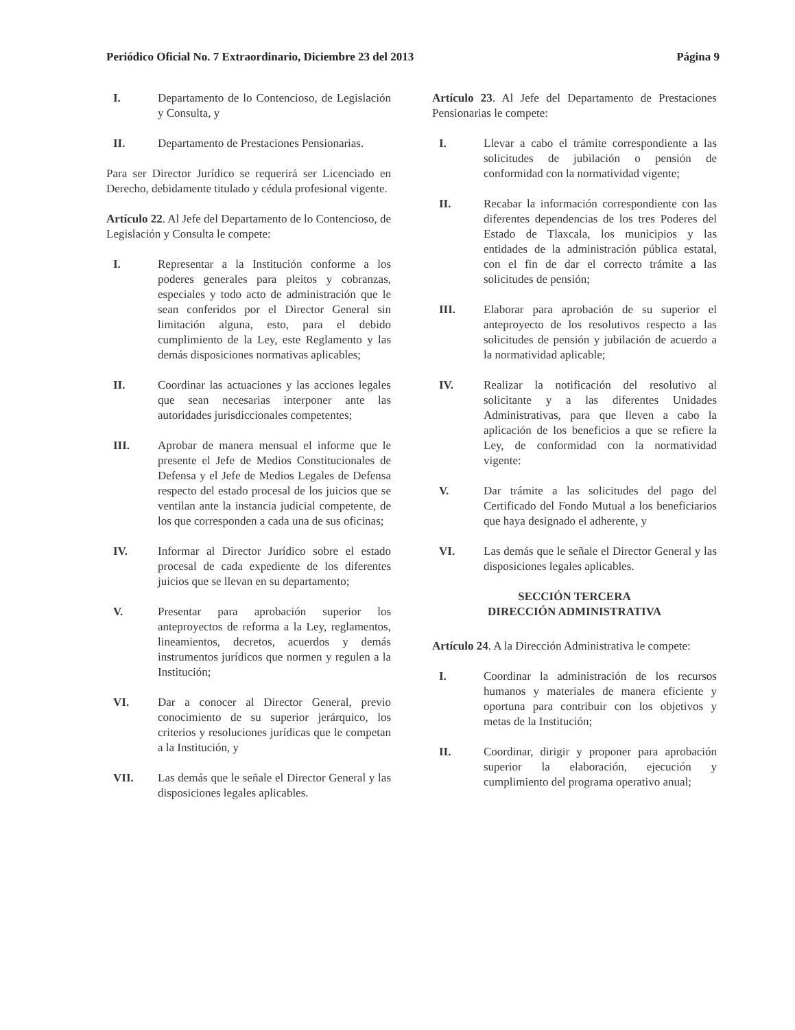Periódico Oficial No. 7 Extraordinario, Diciembre 23 del 2013 Página 9
I. Departamento de lo Contencioso, de Legislación y Consulta, y
II. Departamento de Prestaciones Pensionarias.
Para ser Director Jurídico se requerirá ser Licenciado en Derecho, debidamente titulado y cédula profesional vigente.
Artículo 22. Al Jefe del Departamento de lo Contencioso, de Legislación y Consulta le compete:
I. Representar a la Institución conforme a los poderes generales para pleitos y cobranzas, especiales y todo acto de administración que le sean conferidos por el Director General sin limitación alguna, esto, para el debido cumplimiento de la Ley, este Reglamento y las demás disposiciones normativas aplicables;
II. Coordinar las actuaciones y las acciones legales que sean necesarias interponer ante las autoridades jurisdiccionales competentes;
III. Aprobar de manera mensual el informe que le presente el Jefe de Medios Constitucionales de Defensa y el Jefe de Medios Legales de Defensa respecto del estado procesal de los juicios que se ventilan ante la instancia judicial competente, de los que corresponden a cada una de sus oficinas;
IV. Informar al Director Jurídico sobre el estado procesal de cada expediente de los diferentes juicios que se llevan en su departamento;
V. Presentar para aprobación superior los anteproyectos de reforma a la Ley, reglamentos, lineamientos, decretos, acuerdos y demás instrumentos jurídicos que normen y regulen a la Institución;
VI. Dar a conocer al Director General, previo conocimiento de su superior jerárquico, los criterios y resoluciones jurídicas que le competan a la Institución, y
VII. Las demás que le señale el Director General y las disposiciones legales aplicables.
Artículo 23. Al Jefe del Departamento de Prestaciones Pensionarias le compete:
I. Llevar a cabo el trámite correspondiente a las solicitudes de jubilación o pensión de conformidad con la normatividad vigente;
II. Recabar la información correspondiente con las diferentes dependencias de los tres Poderes del Estado de Tlaxcala, los municipios y las entidades de la administración pública estatal, con el fin de dar el correcto trámite a las solicitudes de pensión;
III. Elaborar para aprobación de su superior el anteproyecto de los resolutivos respecto a las solicitudes de pensión y jubilación de acuerdo a la normatividad aplicable;
IV. Realizar la notificación del resolutivo al solicitante y a las diferentes Unidades Administrativas, para que lleven a cabo la aplicación de los beneficios a que se refiere la Ley, de conformidad con la normatividad vigente:
V. Dar trámite a las solicitudes del pago del Certificado del Fondo Mutual a los beneficiarios que haya designado el adherente, y
VI. Las demás que le señale el Director General y las disposiciones legales aplicables.
SECCIÓN TERCERA
DIRECCIÓN ADMINISTRATIVA
Artículo 24. A la Dirección Administrativa le compete:
I. Coordinar la administración de los recursos humanos y materiales de manera eficiente y oportuna para contribuir con los objetivos y metas de la Institución;
II. Coordinar, dirigir y proponer para aprobación superior la elaboración, ejecución y cumplimiento del programa operativo anual;